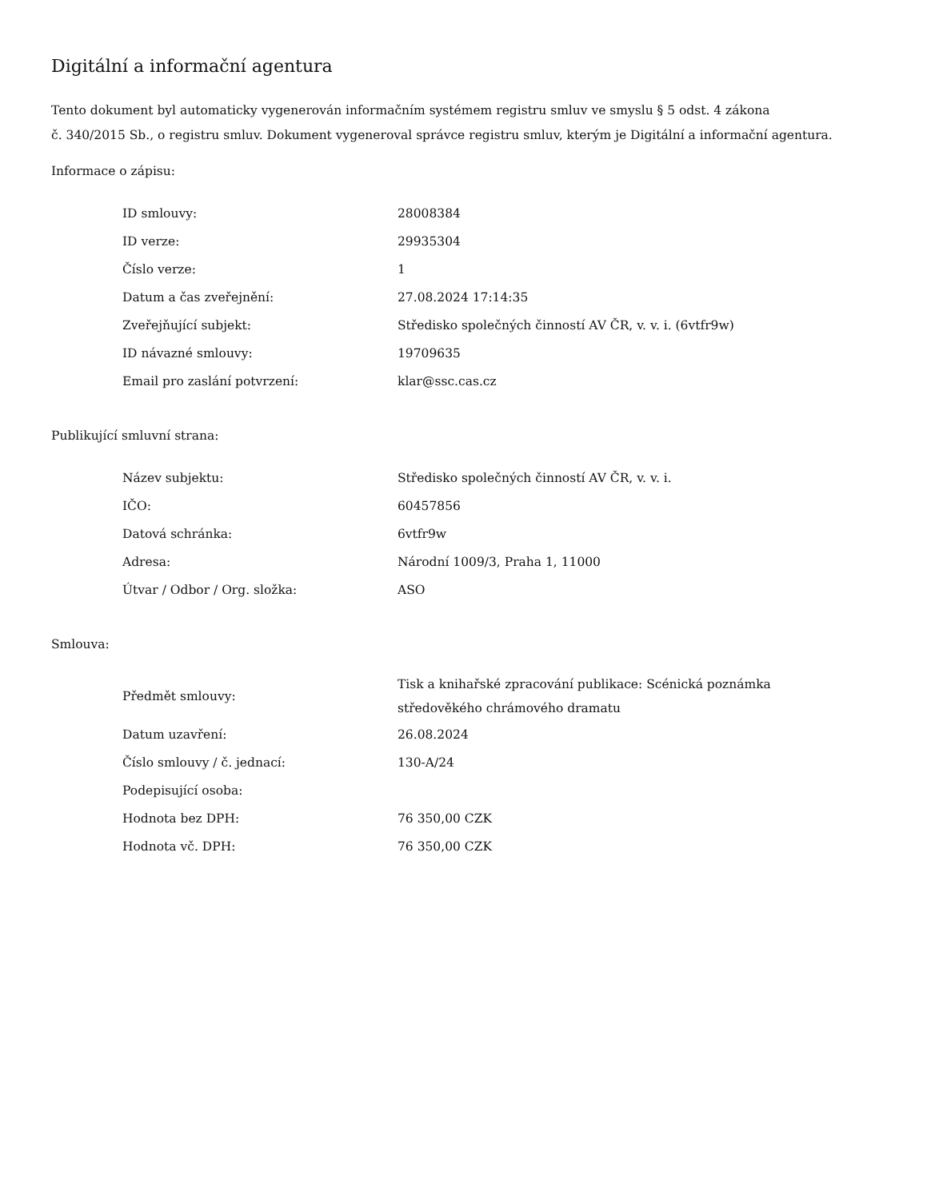Digitální a informační agentura
Tento dokument byl automaticky vygenerován informačním systémem registru smluv ve smyslu § 5 odst. 4 zákona
č. 340/2015 Sb., o registru smluv. Dokument vygeneroval správce registru smluv, kterým je Digitální a informační agentura.
Informace o zápisu:
| ID smlouvy: | 28008384 |
| ID verze: | 29935304 |
| Číslo verze: | 1 |
| Datum a čas zveřejnění: | 27.08.2024 17:14:35 |
| Zveřejňující subjekt: | Středisko společných činností AV ČR, v. v. i. (6vtfr9w) |
| ID návazné smlouvy: | 19709635 |
| Email pro zaslání potvrzení: | klar@ssc.cas.cz |
Publikující smluvní strana:
| Název subjektu: | Středisko společných činností AV ČR, v. v. i. |
| IČO: | 60457856 |
| Datová schránka: | 6vtfr9w |
| Adresa: | Národní 1009/3, Praha 1, 11000 |
| Útvar / Odbor / Org. složka: | ASO |
Smlouva:
| Předmět smlouvy: | Tisk a knihařské zpracování publikace: Scénická poznámka středověkého chrámového dramatu |
| Datum uzavření: | 26.08.2024 |
| Číslo smlouvy / č. jednací: | 130-A/24 |
| Podepisující osoba: | |
| Hodnota bez DPH: | 76 350,00 CZK |
| Hodnota vč. DPH: | 76 350,00 CZK |